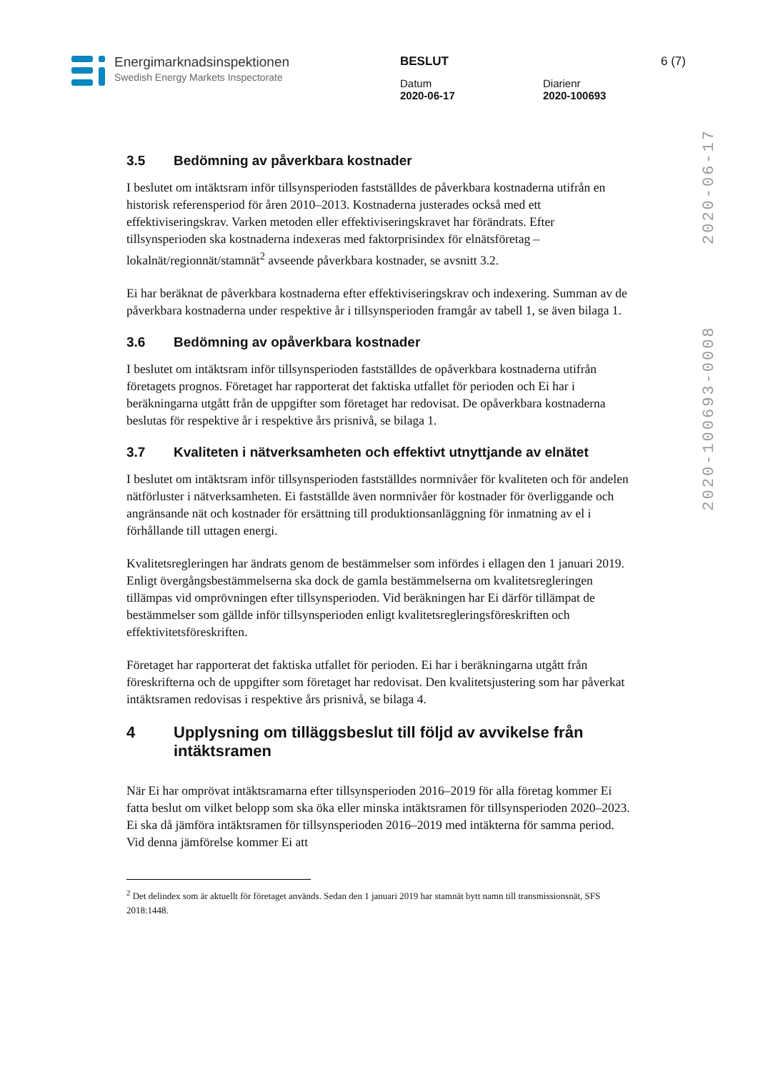Energimarknadsinspektionen
Swedish Energy Markets Inspectorate
BESLUT 6 (7)
Datum
2020-06-17
Diarienr
2020-100693
2020-100693-0008 2020-06-17
3.5 Bedömning av påverkbara kostnader
I beslutet om intäktsram inför tillsynsperioden fastställdes de påverkbara kostnaderna utifrån en historisk referensperiod för åren 2010–2013. Kostnaderna justerades också med ett effektiviseringskrav. Varken metoden eller effektiviseringskravet har förändrats. Efter tillsynsperioden ska kostnaderna indexeras med faktorprisindex för elnätsföretag – lokalnät/regionnät/stamnät<sup>2</sup> avseende påverkbara kostnader, se avsnitt 3.2.
Ei har beräknat de påverkbara kostnaderna efter effektiviseringskrav och indexering. Summan av de påverkbara kostnaderna under respektive år i tillsynsperioden framgår av tabell 1, se även bilaga 1.
3.6 Bedömning av opåverkbara kostnader
I beslutet om intäktsram inför tillsynsperioden fastställdes de opåverkbara kostnaderna utifrån företagets prognos. Företaget har rapporterat det faktiska utfallet för perioden och Ei har i beräkningarna utgått från de uppgifter som företaget har redovisat. De opåverkbara kostnaderna beslutas för respektive år i respektive års prisnivå, se bilaga 1.
3.7 Kvaliteten i nätverksamheten och effektivt utnyttjande av elnätet
I beslutet om intäktsram inför tillsynsperioden fastställdes normnivåer för kvaliteten och för andelen nätförluster i nätverksamheten. Ei fastställde även normnivåer för kostnader för överliggande och angränsande nät och kostnader för ersättning till produktionsanläggning för inmatning av el i förhållande till uttagen energi.
Kvalitetsregleringen har ändrats genom de bestämmelser som infördes i ellagen den 1 januari 2019. Enligt övergångsbestämmelserna ska dock de gamla bestämmelserna om kvalitetsregleringen tillämpas vid omprövningen efter tillsynsperioden. Vid beräkningen har Ei därför tillämpat de bestämmelser som gällde inför tillsynsperioden enligt kvalitetsregleringsföreskriften och effektivitetsföreskriften.
Företaget har rapporterat det faktiska utfallet för perioden. Ei har i beräkningarna utgått från föreskrifterna och de uppgifter som företaget har redovisat. Den kvalitetsjustering som har påverkat intäktsramen redovisas i respektive års prisnivå, se bilaga 4.
4 Upplysning om tilläggsbeslut till följd av avvikelse från intäktsramen
När Ei har omprövat intäktsramarna efter tillsynsperioden 2016–2019 för alla företag kommer Ei fatta beslut om vilket belopp som ska öka eller minska intäktsramen för tillsynsperioden 2020–2023. Ei ska då jämföra intäktsramen för tillsynsperioden 2016–2019 med intäkterna för samma period. Vid denna jämförelse kommer Ei att
<sup>2</sup> Det delindex som är aktuellt för företaget används. Sedan den 1 januari 2019 har stamnät bytt namn till transmissionsnät, SFS 2018:1448.